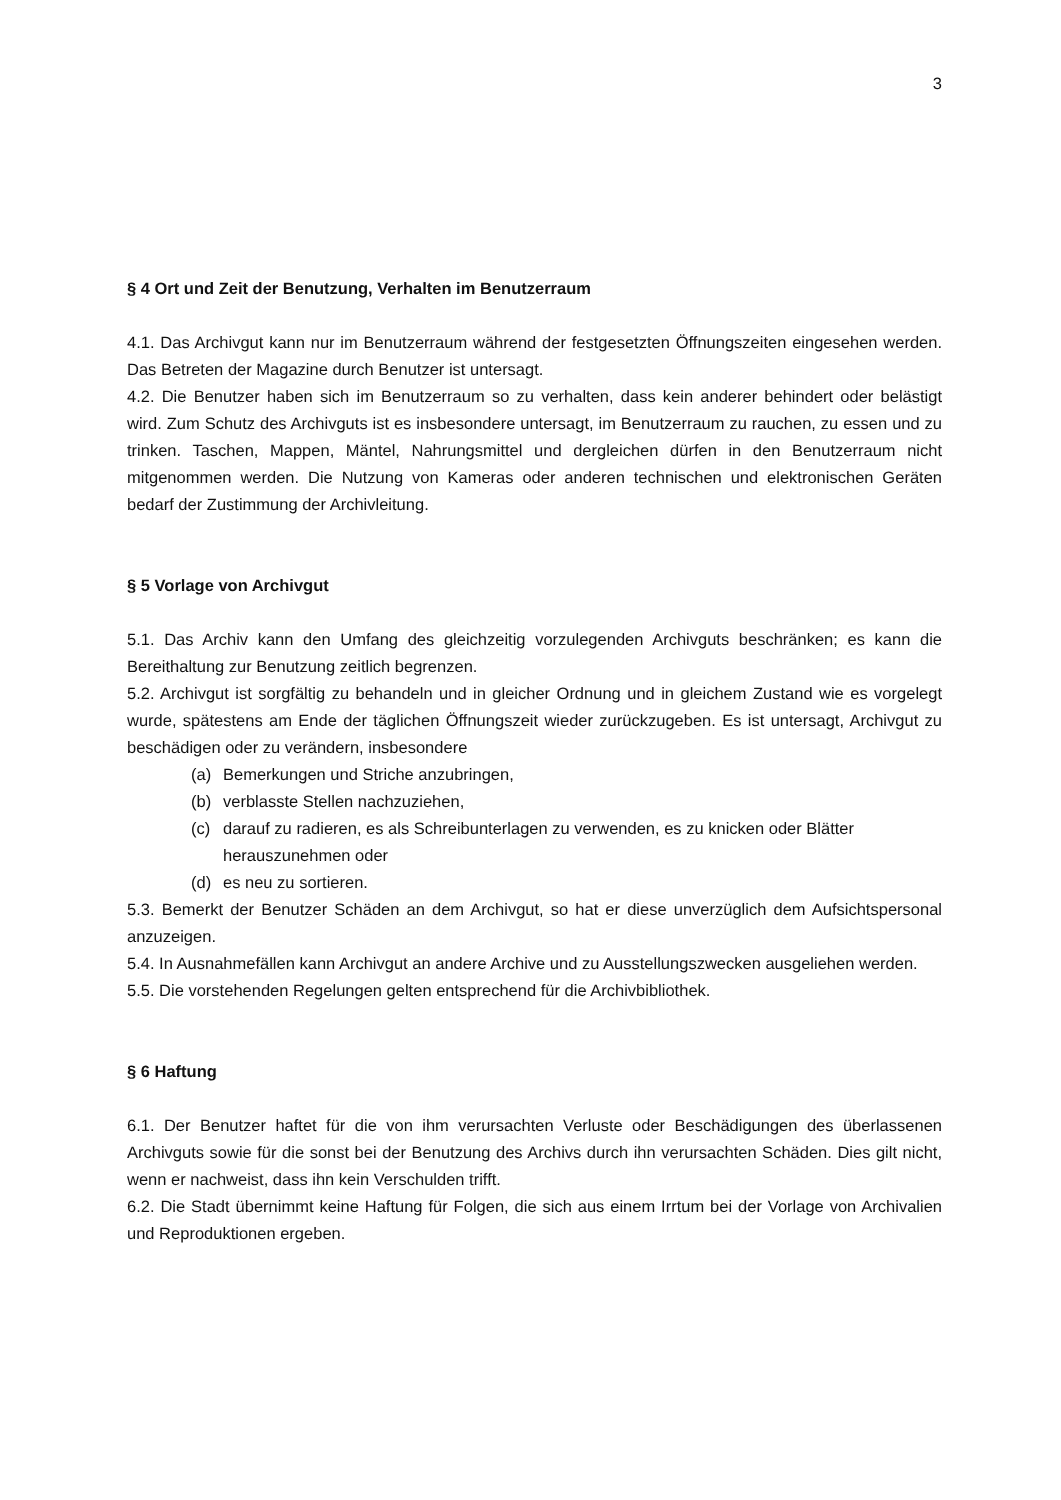3
§ 4 Ort und Zeit der Benutzung, Verhalten im Benutzerraum
4.1. Das Archivgut kann nur im Benutzerraum während der festgesetzten Öffnungszeiten eingesehen werden. Das Betreten der Magazine durch Benutzer ist untersagt.
4.2. Die Benutzer haben sich im Benutzerraum so zu verhalten, dass kein anderer behindert oder belästigt wird. Zum Schutz des Archivguts ist es insbesondere untersagt, im Benutzerraum zu rauchen, zu essen und zu trinken. Taschen, Mappen, Mäntel, Nahrungsmittel und dergleichen dürfen in den Benutzerraum nicht mitgenommen werden. Die Nutzung von Kameras oder anderen technischen und elektronischen Geräten bedarf der Zustimmung der Archivleitung.
§ 5 Vorlage von Archivgut
5.1. Das Archiv kann den Umfang des gleichzeitig vorzulegenden Archivguts beschränken; es kann die Bereithaltung zur Benutzung zeitlich begrenzen.
5.2. Archivgut ist sorgfältig zu behandeln und in gleicher Ordnung und in gleichem Zustand wie es vorgelegt wurde, spätestens am Ende der täglichen Öffnungszeit wieder zurückzugeben. Es ist untersagt, Archivgut zu beschädigen oder zu verändern, insbesondere
(a) Bemerkungen und Striche anzubringen,
(b) verblasste Stellen nachzuziehen,
(c) darauf zu radieren, es als Schreibunterlagen zu verwenden, es zu knicken oder Blätter herauszunehmen oder
(d) es neu zu sortieren.
5.3. Bemerkt der Benutzer Schäden an dem Archivgut, so hat er diese unverzüglich dem Aufsichtspersonal anzuzeigen.
5.4. In Ausnahmefällen kann Archivgut an andere Archive und zu Ausstellungszwecken ausgeliehen werden.
5.5. Die vorstehenden Regelungen gelten entsprechend für die Archivbibliothek.
§ 6 Haftung
6.1. Der Benutzer haftet für die von ihm verursachten Verluste oder Beschädigungen des überlassenen Archivguts sowie für die sonst bei der Benutzung des Archivs durch ihn verursachten Schäden. Dies gilt nicht, wenn er nachweist, dass ihn kein Verschulden trifft.
6.2. Die Stadt übernimmt keine Haftung für Folgen, die sich aus einem Irrtum bei der Vorlage von Archivalien und Reproduktionen ergeben.